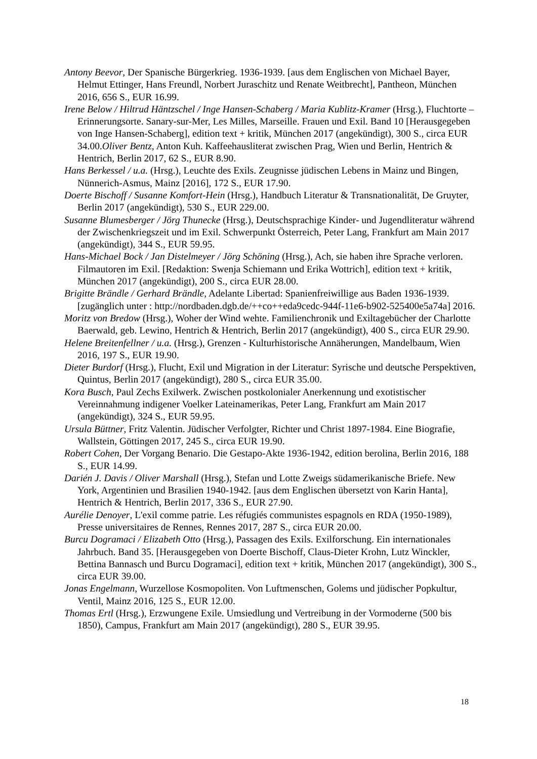Antony Beevor, Der Spanische Bürgerkrieg. 1936-1939. [aus dem Englischen von Michael Bayer, Helmut Ettinger, Hans Freundl, Norbert Juraschitz und Renate Weitbrecht], Pantheon, München 2016, 656 S., EUR 16.99.
Irene Below / Hiltrud Häntzschel / Inge Hansen-Schaberg / Maria Kublitz-Kramer (Hrsg.), Fluchtorte – Erinnerungsorte. Sanary-sur-Mer, Les Milles, Marseille. Frauen und Exil. Band 10 [Herausgegeben von Inge Hansen-Schaberg], edition text + kritik, München 2017 (angekündigt), 300 S., circa EUR 34.00.Oliver Bentz, Anton Kuh. Kaffeehausliterat zwischen Prag, Wien und Berlin, Hentrich & Hentrich, Berlin 2017, 62 S., EUR 8.90.
Hans Berkessel / u.a. (Hrsg.), Leuchte des Exils. Zeugnisse jüdischen Lebens in Mainz und Bingen, Nünnerich-Asmus, Mainz [2016], 172 S., EUR 17.90.
Doerte Bischoff / Susanne Komfort-Hein (Hrsg.), Handbuch Literatur & Transnationalität, De Gruyter, Berlin 2017 (angekündigt), 530 S., EUR 229.00.
Susanne Blumesberger / Jörg Thunecke (Hrsg.), Deutschsprachige Kinder- und Jugendliteratur während der Zwischenkriegszeit und im Exil. Schwerpunkt Österreich, Peter Lang, Frankfurt am Main 2017 (angekündigt), 344 S., EUR 59.95.
Hans-Michael Bock / Jan Distelmeyer / Jörg Schöning (Hrsg.), Ach, sie haben ihre Sprache verloren. Filmautoren im Exil. [Redaktion: Swenja Schiemann und Erika Wottrich], edition text + kritik, München 2017 (angekündigt), 200 S., circa EUR 28.00.
Brigitte Brändle / Gerhard Brändle, Adelante Libertad: Spanienfreiwillige aus Baden 1936-1939. [zugänglich unter : http://nordbaden.dgb.de/++co++eda9cedc-944f-11e6-b902-525400e5a74a] 2016.
Moritz von Bredow (Hrsg.), Woher der Wind wehte. Familienchronik und Exiltagebücher der Charlotte Baerwald, geb. Lewino, Hentrich & Hentrich, Berlin 2017 (angekündigt), 400 S., circa EUR 29.90.
Helene Breitenfellner / u.a. (Hrsg.), Grenzen - Kulturhistorische Annäherungen, Mandelbaum, Wien 2016, 197 S., EUR 19.90.
Dieter Burdorf (Hrsg.), Flucht, Exil und Migration in der Literatur: Syrische und deutsche Perspektiven, Quintus, Berlin 2017 (angekündigt), 280 S., circa EUR 35.00.
Kora Busch, Paul Zechs Exilwerk. Zwischen postkolonialer Anerkennung und exotistischer Vereinnahmung indigener Voelker Lateinamerikas, Peter Lang, Frankfurt am Main 2017 (angekündigt), 324 S., EUR 59.95.
Ursula Büttner, Fritz Valentin. Jüdischer Verfolgter, Richter und Christ 1897-1984. Eine Biografie, Wallstein, Göttingen 2017, 245 S., circa EUR 19.90.
Robert Cohen, Der Vorgang Benario. Die Gestapo-Akte 1936-1942, edition berolina, Berlin 2016, 188 S., EUR 14.99.
Darién J. Davis / Oliver Marshall (Hrsg.), Stefan und Lotte Zweigs südamerikanische Briefe. New York, Argentinien und Brasilien 1940-1942. [aus dem Englischen übersetzt von Karin Hanta], Hentrich & Hentrich, Berlin 2017, 336 S., EUR 27.90.
Aurélie Denoyer, L'exil comme patrie. Les réfugiés communistes espagnols en RDA (1950-1989), Presse universitaires de Rennes, Rennes 2017, 287 S., circa EUR 20.00.
Burcu Dogramaci / Elizabeth Otto (Hrsg.), Passagen des Exils. Exilforschung. Ein internationales Jahrbuch. Band 35. [Herausgegeben von Doerte Bischoff, Claus-Dieter Krohn, Lutz Winckler, Bettina Bannasch und Burcu Dogramaci], edition text + kritik, München 2017 (angekündigt), 300 S., circa EUR 39.00.
Jonas Engelmann, Wurzellose Kosmopoliten. Von Luftmenschen, Golems und jüdischer Popkultur, Ventil, Mainz 2016, 125 S., EUR 12.00.
Thomas Ertl (Hrsg.), Erzwungene Exile. Umsiedlung und Vertreibung in der Vormoderne (500 bis 1850), Campus, Frankfurt am Main 2017 (angekündigt), 280 S., EUR 39.95.
18